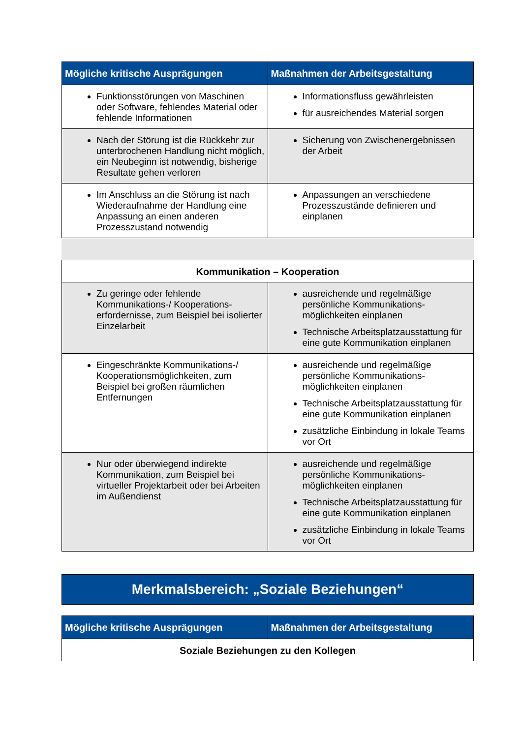| Mögliche kritische Ausprägungen | Maßnahmen der Arbeitsgestaltung |
| --- | --- |
| Funktionsstörungen von Maschinen oder Software, fehlendes Material oder fehlende Informationen | Informationsfluss gewährleisten für ausreichendes Material sorgen |
| Nach der Störung ist die Rückkehr zur unterbrochenen Handlung nicht möglich, ein Neubeginn ist notwendig, bisherige Resultate gehen verloren | Sicherung von Zwischenergebnissen der Arbeit |
| Im Anschluss an die Störung ist nach Wiederaufnahme der Handlung eine Anpassung an einen anderen Prozesszustand notwendig | Anpassungen an verschiedene Prozesszustände definieren und einplanen |
| Kommunikation – Kooperation | |
| Zu geringe oder fehlende Kommunikations-/ Kooperations­erfordernisse, zum Beispiel bei isolierter Einzelarbeit | ausreichende und regelmäßige persönliche Kommunikations­möglichkeiten einplanen Technische Arbeitsplatzausstattung für eine gute Kommunikation einplanen |
| Eingeschränkte Kommunikations-/ Kooperationsmöglichkeiten, zum Beispiel bei großen räumlichen Entfernungen | ausreichende und regelmäßige persönliche Kommunikations­möglichkeiten einplanen Technische Arbeitsplatzausstattung für eine gute Kommunikation einplanen zusätzliche Einbindung in lokale Teams vor Ort |
| Nur oder überwiegend indirekte Kommunikation, zum Beispiel bei virtueller Projektarbeit oder bei Arbeiten im Außendienst | ausreichende und regelmäßige persönliche Kommunikations­möglichkeiten einplanen Technische Arbeitsplatzausstattung für eine gute Kommunikation einplanen zusätzliche Einbindung in lokale Teams vor Ort |
Merkmalsbereich: „Soziale Beziehungen“
| Mögliche kritische Ausprägungen | Maßnahmen der Arbeitsgestaltung |
| --- | --- |
| Soziale Beziehungen zu den Kollegen | |